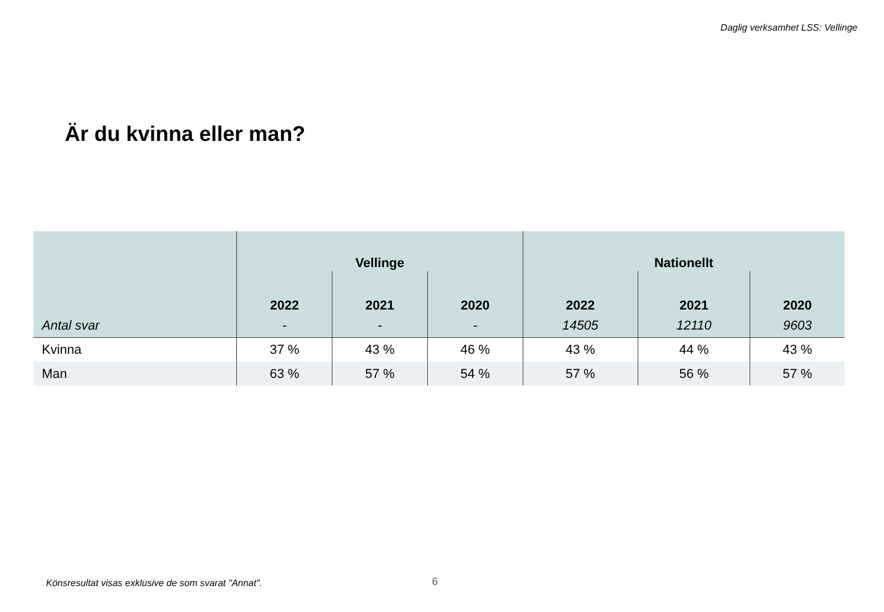Daglig verksamhet LSS: Vellinge
Är du kvinna eller man?
| | Vellinge | | | Nationellt | | |
| --- | --- | --- | --- | --- | --- | --- |
| | 2022 | 2021 | 2020 | 2022 | 2021 | 2020 |
| Antal svar | - | - | - | 14505 | 12110 | 9603 |
| Kvinna | 37 % | 43 % | 46 % | 43 % | 44 % | 43 % |
| Man | 63 % | 57 % | 54 % | 57 % | 56 % | 57 % |
Könsresultat visas exklusive de som svarat "Annat".
6